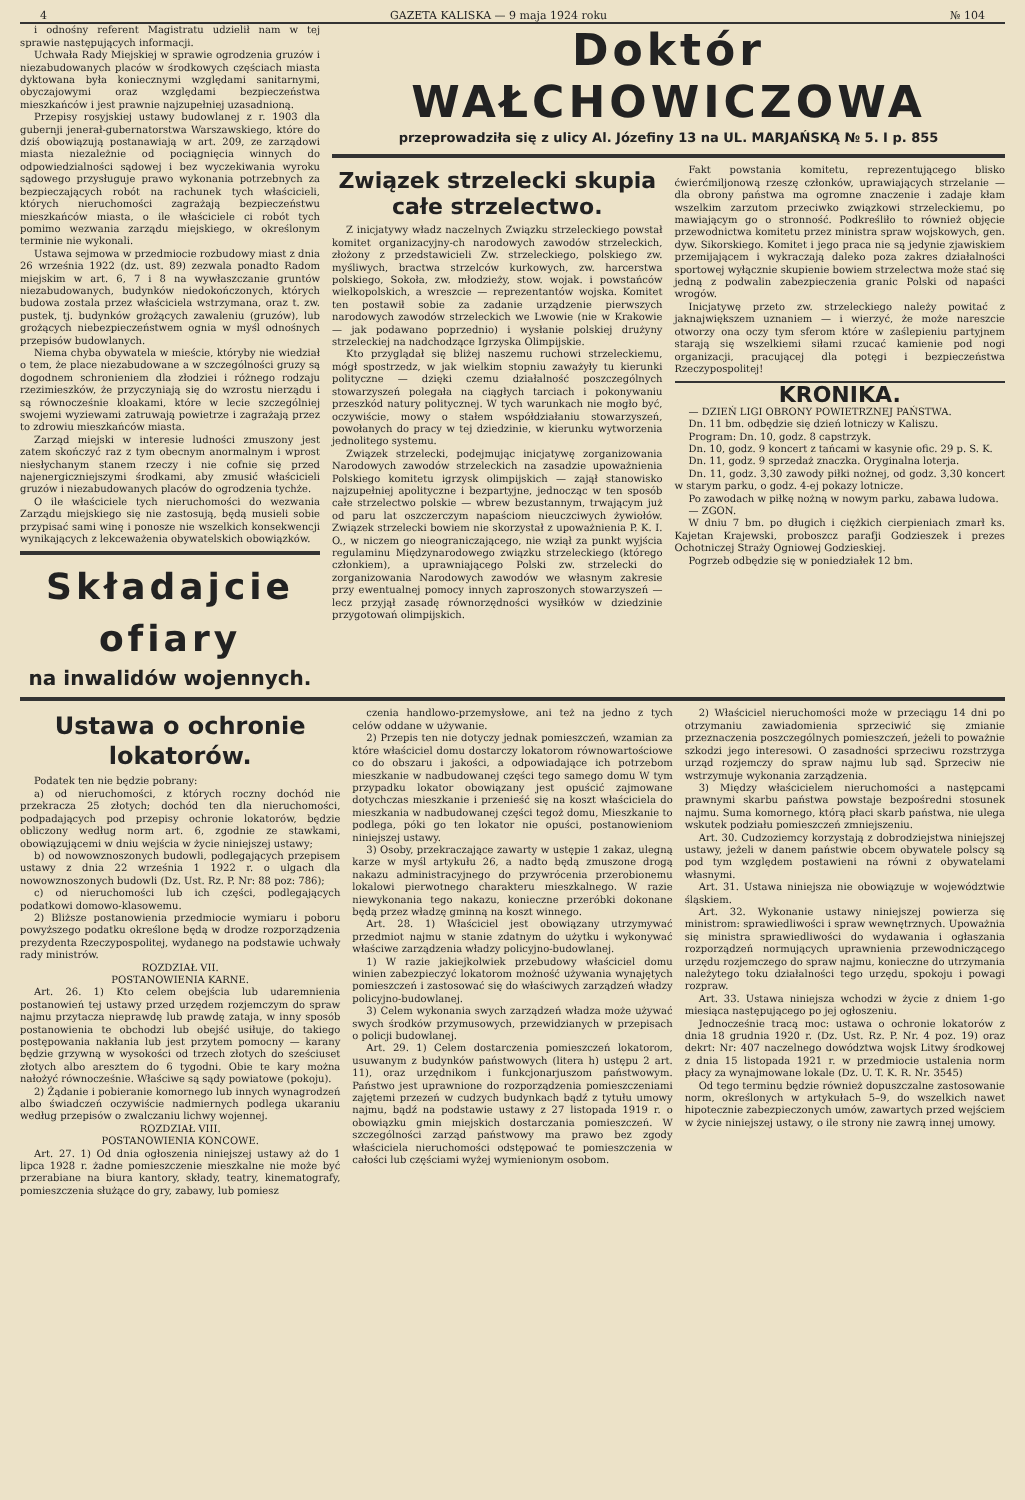4 GAZETA KALISKA — 9 maja 1924 roku № 104
i odnośny referent Magistratu udzielił nam w tej sprawie następujących informacji.
Uchwała Rady Miejskiej w sprawie ogrodzenia gruzów i niezabudowanych placów w środkowych częściach miasta dyktowana była koniecznymi względami sanitarnymi, obyczajowymi oraz względami bezpieczeństwa mieszkańców i jest prawnie najzupełniej uzasadnioną.
Przepisy rosyjskiej ustawy budowlanej z r. 1903 dla gubernji jenerał-gubernatorstwa Warszawskiego, które do dziś obowiązują postanawiają w art. 209, ze zarządowi miasta niezależnie od pociągnięcia winnych do odpowiedzialności sądowej i bez wyczekiwania wyroku sądowego przysługuje prawo wykonania potrzebnych za bezpieczających robót na rachunek tych właścicieli, których nieruchomości zagrażają bezpieczeństwu mieszkańców miasta, o ile właściciele ci robót tych pomimo wezwania zarządu miejskiego, w określonym terminie nie wykonali.
Ustawa sejmowa w przedmiocie rozbudowy miast z dnia 26 września 1922 (dz. ust. 89) zezwala ponadto Radom miejskim w art. 6, 7 i 8 na wywłaszczanie gruntów niezabudowanych, budynków niedokończonych, których budowa zostala przez właściciela wstrzymana, oraz t. zw. pustek, tj. budynków grożących zawaleniu (gruzów), lub grożących niebezpieczeństwem ognia w myśl odnośnych przepisów budowlanych.
Niema chyba obywatela w mieście, któryby nie wiedział o tem, że place niezabudowane a w szczególności gruzy są dogodnem schronieniem dla złodziei i różnego rodzaju rzezimieszków, że przyczyniają się do wzrostu nierządu i są równocześnie kloakami, które w lecie szczególniej swojemi wyziewami zatruwają powietrze i zagrażają przez to zdrowiu mieszkańców miasta.
Zarząd miejski w interesie ludności zmuszony jest zatem skończyć raz z tym obecnym anormalnym i wprost niesłychanym stanem rzeczy i nie cofnie się przed najenergiczniejszymi środkami, aby zmusić właścicieli gruzów i niezabudowanych placów do ogrodzenia tychże.
O ile właściciele tych nieruchomości do wezwania Zarządu miejskiego się nie zastosują, będą musieli sobie przypisać sami winę i ponosze nie wszelkich konsekwencji wynikających z lekceważenia obywatelskich obowiązków.
Składajcie ofiary
na inwalidów wojennych.
Doktór WAŁCHOWICZOWA
przeprowadziła się z ulicy Al. Józefiny 13 na UL. MARJAŃSKĄ № 5. I p. 855
Związek strzelecki skupia całe strzelectwo.
Z inicjatywy władz naczelnych Związku strzeleckiego powstał komitet organizacyjny-ch narodowych zawodów strzeleckich, złożony z przedstawicieli Zw. strzeleckiego, polskiego zw. myśliwych, bractwa strzelców kurkowych, zw. harcerstwa polskiego, Sokoła, zw. młodzieży, stow. wojak. i powstańców wielkopolskich, a wreszcie — reprezentantów wojska. Komitet ten postawił sobie za zadanie urządzenie pierwszych narodowych zawodów strzeleckich we Lwowie (nie w Krakowie — jak podawano poprzednio) i wysłanie polskiej drużyny strzeleckiej na nadchodzące Igrzyska Olimpijskie.
Kto przyglądał się bliżej naszemu ruchowi strzeleckiemu, mógł spostrzedz, w jak wielkim stopniu zaważyły tu kierunki polityczne — dzięki czemu działalność poszczególnych stowarzyszeń polegała na ciągłych tarciach i pokonywaniu przeszkód natury politycznej. W tych warunkach nie mogło być, oczywiście, mowy o stałem współdziałaniu stowarzyszeń, powołanych do pracy w tej dziedzinie, w kierunku wytworzenia jednolitego systemu.
Związek strzelecki, podejmując inicjatywę zorganizowania Narodowych zawodów strzeleckich na zasadzie upoważnienia Polskiego komitetu igrzysk olimpijskich — zajął stanowisko najzupełniej apolityczne i bezpartyjne, jednocząc w ten sposób całe strzelectwo polskie — wbrew bezustannym, trwającym już od paru lat oszczerczym napaściom nieuczciwych żywiołów. Związek strzelecki bowiem nie skorzystał z upoważnienia P. K. I. O., w niczem go nieograniczającego, nie wziął za punkt wyjścia regulaminu Międzynarodowego związku strzeleckiego (którego członkiem), a uprawniającego Polski zw. strzelecki do zorganizowania Narodowych zawodów we własnym zakresie przy ewentualnej pomocy innych zaproszonych stowarzyszeń — lecz przyjął zasadę równorzędności wysiłków w dziedzinie przygotowań olimpijskich.
Fakt powstania komitetu, reprezentującego blisko ćwierćmiljonową rzeszę członków, uprawiających strzelanie — dla obrony państwa ma ogromne znaczenie i zadaje kłam wszelkim zarzutom przeciwko związkowi strzeleckiemu, po mawiającym go o stronność. Podkreśliło to również objęcie przewodnictwa komitetu przez ministra spraw wojskowych, gen. dyw. Sikorskiego. Komitet i jego praca nie są jedynie zjawiskiem przemijającem i wykraczają daleko poza zakres działalności sportowej wyłącznie skupienie bowiem strzelectwa może stać się jedną z podwalin zabezpieczenia granic Polski od napaści wrogów.
Inicjatywę przeto zw. strzeleckiego należy powitać z jaknajwiększem uznaniem — i wierzyć, że może nareszcie otworzy ona oczy tym sferom które w zaślepieniu partyjnem starają się wszelkiemi siłami rzucać kamienie pod nogi organizacji, pracującej dla potęgi i bezpieczeństwa Rzeczypospolitej!
KRONIKA.
— DZIEŃ LIGI OBRONY POWIETRZNEJ PAŃSTWA.
Dn. 11 bm. odbędzie się dzień lotniczy w Kaliszu.
Program: Dn. 10, godz. 8 capstrzyk.
Dn. 10, godz. 9 koncert z tańcami w kasynie ofic. 29 p. S. K.
Dn. 11, godz. 9 sprzedaż znaczka. Oryginalna loterja.
Dn. 11, godz. 3,30 zawody piłki nożnej, od godz. 3,30 koncert w starym parku, o godz. 4-ej pokazy lotnicze.
Po zawodach w piłkę nożną w nowym parku, zabawa ludowa.
— ZGON.
W dniu 7 bm. po długich i ciężkich cierpieniach zmarł ks. Kajetan Krajewski, proboszcz parafji Godzieszek i prezes Ochotniczej Straży Ogniowej Godzieskiej.
Pogrzeb odbędzie się w poniedziałek 12 bm.
Ustawa o ochronie lokatorów.
Podatek ten nie będzie pobrany:
a) od nieruchomości, z których roczny dochód nie przekracza 25 złotych; dochód ten dla nieruchomości, podpadających pod przepisy ochronie lokatorów, będzie obliczony według norm art. 6, zgodnie ze stawkami, obowiązującemi w dniu wejścia w życie niniejszej ustawy;
b) od nowowznoszonych budowli, podlegających przepisem ustawy z dnia 22 września 1 1922 r. o ulgach dla nowowznoszonych budowli (Dz. Ust. Rz. P. Nr: 88 poz: 786);
c) od nieruchomości lub ich części, podlegających podatkowi domowo-klasowemu.
2) Bliższe postanowienia przedmiocie wymiaru i poboru powyższego podatku określone będą w drodze rozporządzenia prezydenta Rzeczypospolitej, wydanego na podstawie uchwały rady ministrów.
ROZDZIAŁ VII.
POSTANOWIENIA KARNE.
Art. 26. 1) Kto celem obejścia lub udaremnienia postanowień tej ustawy przed urzędem rozjemczym do spraw najmu przytacza nieprawdę lub prawdę zataja, w inny sposób postanowienia te obchodzi lub obejść usiłuje, do takiego postępowania nakłania lub jest przytem pomocny — karany będzie grzywną w wysokości od trzech złotych do sześciuset złotych albo aresztem do 6 tygodni. Obie te kary można nałożyć równocześnie. Właściwe są sądy powiatowe (pokoju).
2) Żądanie i pobieranie komornego lub innych wynagrodzeń albo świadczeń oczywiście nadmiernych podlega ukaraniu według przepisów o zwalczaniu lichwy wojennej.
ROZDZIAŁ VIII.
POSTANOWIENIA KONCOWE.
Art. 27. 1) Od dnia ogłoszenia niniejszej ustawy aż do 1 lipca 1928 r. żadne pomieszczenie mieszkalne nie może być przerabiane na biura kantory, składy, teatry, kinematografy, pomieszczenia służące do gry, zabawy, lub pomiesz
czenia handlowo-przemysłowe, ani też na jedno z tych celów oddane w używanie.
2) Przepis ten nie dotyczy jednak pomieszczeń, wzamian za które właściciel domu dostarczy lokatorom równowartościowe co do obszaru i jakości, a odpowiadające ich potrzebom mieszkanie w nadbudowanej części tego samego domu W tym przypadku lokator obowiązany jest opuścić zajmowane dotychczas mieszkanie i przenieść się na koszt właściciela do mieszkania w nadbudowanej części tegoż domu, Mieszkanie to podlega, póki go ten lokator nie opuści, postanowieniom niniejszej ustawy.
3) Osoby, przekraczające zawarty w ustępie 1 zakaz, ulegną karze w myśl artykułu 26, a nadto będą zmuszone drogą nakazu administracyjnego do przywrócenia przerobionemu lokalowi pierwotnego charakteru mieszkalnego. W razie niewykonania tego nakazu, konieczne przeróbki dokonane będą przez władzę gminną na koszt winnego.
Art. 28. 1) Właściciel jest obowiązany utrzymywać przedmiot najmu w stanie zdatnym do użytku i wykonywać właściwe zarządzenia władzy policyjno-budowlanej.
1) W razie jakiejkolwiek przebudowy właściciel domu winien zabezpieczyć lokatorom możność używania wynajętych pomieszczeń i zastosować się do właściwych zarządzeń władzy policyjno-budowlanej.
3) Celem wykonania swych zarządzeń władza może używać swych środków przymusowych, przewidzianych w przepisach o policji budowlanej.
Art. 29. 1) Celem dostarczenia pomieszczeń lokatorom, usuwanym z budynków państwowych (litera h) ustępu 2 art. 11), oraz urzędnikom i funkcjonarjuszom państwowym. Państwo jest uprawnione do rozporządzenia pomieszczeniami zajętemi przezeń w cudzych budynkach bądź z tytułu umowy najmu, bądź na podstawie ustawy z 27 listopada 1919 r. o obowiązku gmin miejskich dostarczania pomieszczeń. W szczególności zarząd państwowy ma prawo bez zgody właściciela nieruchomości odstępować te pomieszczenia w całości lub częściami wyżej wymienionym osobom.
2) Właściciel nieruchomości może w przeciągu 14 dni po otrzymaniu zawiadomienia sprzeciwić się zmianie przeznaczenia poszczególnych pomieszczeń, jeżeli to poważnie szkodzi jego interesowi. O zasadności sprzeciwu rozstrzyga urząd rozjemczy do spraw najmu lub sąd. Sprzeciw nie wstrzymuje wykonania zarządzenia.
3) Między właścicielem nieruchomości a następcami prawnymi skarbu państwa powstaje bezpośredni stosunek najmu. Suma komornego, którą płaci skarb państwa, nie ulega wskutek podziału pomieszczeń zmniejszeniu.
Art. 30. Cudzoziemcy korzystają z dobrodziejstwa niniejszej ustawy, jeżeli w danem państwie obcem obywatele polscy są pod tym względem postawieni na równi z obywatelami własnymi.
Art. 31. Ustawa niniejsza nie obowiązuje w województwie śląskiem.
Art. 32. Wykonanie ustawy niniejszej powierza się ministrom: sprawiedliwości i spraw wewnętrznych. Upoważnia się ministra sprawiedliwości do wydawania i ogłaszania rozporządzeń normujących uprawnienia przewodniczącego urzędu rozjemczego do spraw najmu, konieczne do utrzymania należytego toku działalności tego urzędu, spokoju i powagi rozpraw.
Art. 33. Ustawa niniejsza wchodzi w życie z dniem 1-go miesiąca następującego po jej ogłoszeniu.
Jednocześnie tracą moc: ustawa o ochronie lokatorów z dnia 18 grudnia 1920 r. (Dz. Ust. Rz. P. Nr. 4 poz. 19) oraz dekrt: Nr: 407 naczelnego dowództwa wojsk Litwy środkowej z dnia 15 listopada 1921 r. w przedmiocie ustalenia norm płacy za wynajmowane lokale (Dz. U. T. K. R. Nr. 3545)
Od tego terminu będzie również dopuszczalne zastosowanie norm, określonych w artykułach 5–9, do wszelkich nawet hipotecznie zabezpieczonych umów, zawartych przed wejściem w życie niniejszej ustawy, o ile strony nie zawrą innej umowy.